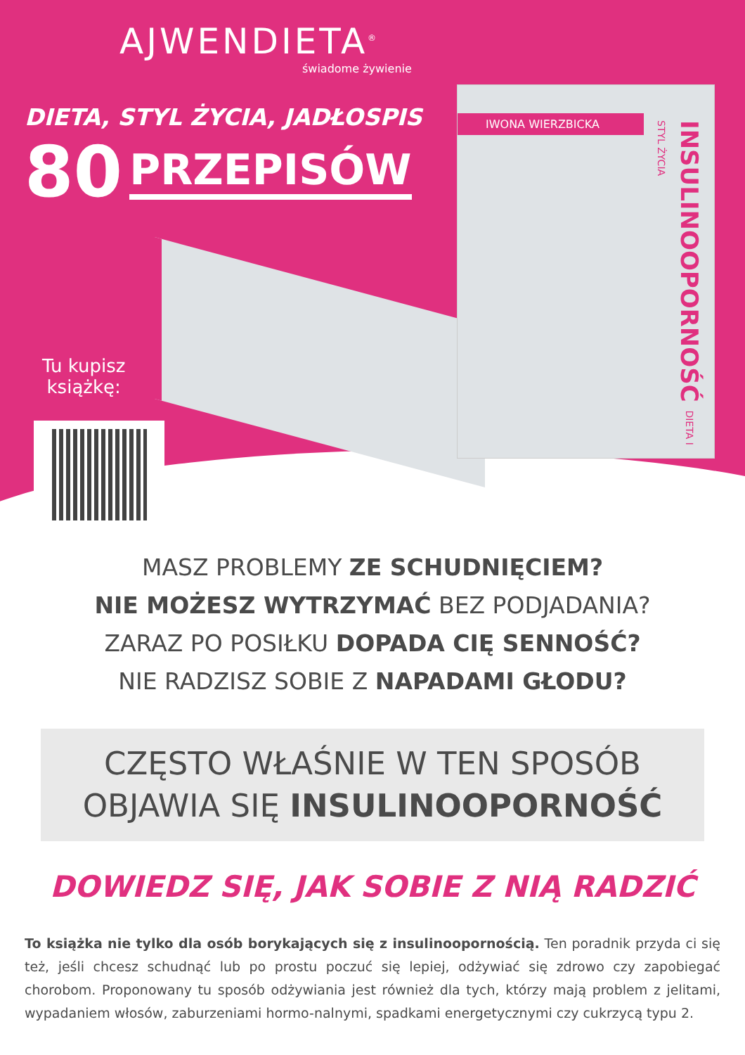AJWENDIETA<sup>®</sup>
świadome żywienie
DIETA, STYL ŻYCIA, JADŁOSPIS
80 PRZEPISÓW
IWONA WIERZBICKA
INSULINOOPORNOŚĆ DIETA I STYL ŻYCIA
Tu kupisz
książkę:
MASZ PROBLEMY ZE SCHUDNIĘCIEM?
NIE MOŻESZ WYTRZYMAĆ BEZ PODJADANIA?
ZARAZ PO POSIŁKU DOPADA CIĘ SENNOŚĆ?
NIE RADZISZ SOBIE Z NAPADAMI GŁODU?
CZĘSTO WŁAŚNIE W TEN SPOSÓB
OBJAWIA SIĘ INSULINOOPORNOŚĆ
DOWIEDZ SIĘ, JAK SOBIE Z NIĄ RADZIĆ
To książka nie tylko dla osób borykających się z insulinoopornością. Ten poradnik przyda ci się też, jeśli chcesz schudnąć lub po prostu poczuć się lepiej, odżywiać się zdrowo czy zapobiegać chorobom. Proponowany tu sposób odżywiania jest również dla tych, którzy mają problem z jelitami, wypadaniem włosów, zaburzeniami hormo-nalnymi, spadkami energetycznymi czy cukrzycą typu 2.